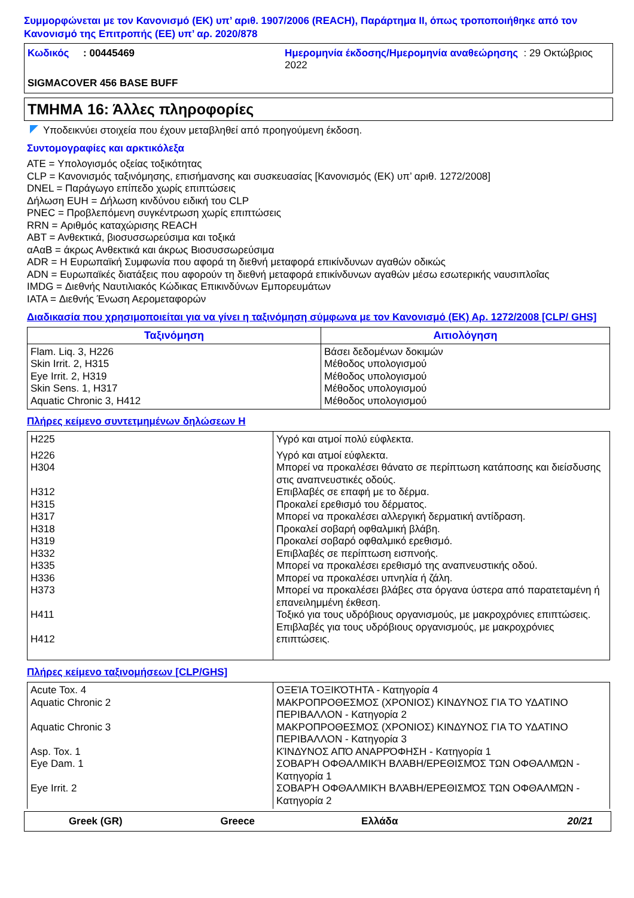Συμμορφώνεται με τον Κανονισμό (ΕΚ) υπ’ αριθ. 1907/2006 (REACH), Παράρτημα II, όπως τροποποιήθηκε από τον Κανονισμό της Επιτροπής (ΕΕ) υπ’ αρ. 2020/878
Κωδικός : 00445469
Ημερομηνία έκδοσης/Ημερομηνία αναθεώρησης : 29 Οκτώβριος 2022
SIGMACOVER 456 BASE BUFF
ΤΜΗΜΑ 16: Άλλες πληροφορίες
Υποδεικνύει στοιχεία που έχουν μεταβληθεί από προηγούμενη έκδοση.
Συντομογραφίες και αρκτικόλεξα
ATE = Υπολογισμός οξείας τοξικότητας
CLP = Κανονισμός ταξινόμησης, επισήμανσης και συσκευασίας [Κανονισμός (ΕΚ) υπ’ αριθ. 1272/2008]
DNEL = Παράγωγο επίπεδο χωρίς επιπτώσεις
Δήλωση EUH = Δήλωση κινδύνου ειδική του CLP
PNEC = Προβλεπόμενη συγκέντρωση χωρίς επιπτώσεις
RRN = Αριθμός καταχώρισης REACH
ΑΒΤ = Ανθεκτικά, βιοσυσσωρεύσιμα και τοξικά
αΑαΒ = άκρως Ανθεκτικά και άκρως Βιοσυσσωρεύσιμα
ADR = Η Ευρωπαϊκή Συμφωνία που αφορά τη διεθνή μεταφορά επικίνδυνων αγαθών οδικώς
ADN = Ευρωπαϊκές διατάξεις που αφορούν τη διεθνή μεταφορά επικίνδυνων αγαθών μέσω εσωτερικής ναυσιπλοΐας
IMDG = Διεθνής Ναυτιλιακός Κώδικας Επικινδύνων Εμπορευμάτων
IATA = Διεθνής Ένωση Αερομεταφορών
Διαδικασία που χρησιμοποιείται για να γίνει η ταξινόμηση σύμφωνα με τον Κανονισμό (ΕΚ) Αρ. 1272/2008 [CLP/ GHS]
| Ταξινόμηση | Αιτιολόγηση |
| --- | --- |
| Flam. Liq. 3, H226 Skin Irrit. 2, H315 Eye Irrit. 2, H319 Skin Sens. 1, H317 Aquatic Chronic 3, H412 | Βάσει δεδομένων δοκιμών Μέθοδος υπολογισμού Μέθοδος υπολογισμού Μέθοδος υπολογισμού Μέθοδος υπολογισμού |
Πλήρες κείμενο συντετμημένων δηλώσεων Η
| H225 | Υγρό και ατμοί πολύ εύφλεκτα. |
| H226 H304 H312 H315 H317 H318 H319 H332 H335 H336 H373 H411 H412 | Υγρό και ατμοί εύφλεκτα. Μπορεί να προκαλέσει θάνατο σε περίπτωση κατάποσης και διείσδυσης στις αναπνευστικές οδούς. Επιβλαβές σε επαφή με το δέρμα. Προκαλεί ερεθισμό του δέρματος. Μπορεί να προκαλέσει αλλεργική δερματική αντίδραση. Προκαλεί σοβαρή οφθαλμική βλάβη. Προκαλεί σοβαρό οφθαλμικό ερεθισμό. Επιβλαβές σε περίπτωση εισπνοής. Μπορεί να προκαλέσει ερεθισμό της αναπνευστικής οδού. Μπορεί να προκαλέσει υπνηλία ή ζάλη. Μπορεί να προκαλέσει βλάβες στα όργανα ύστερα από παρατεταμένη ή επανειλημμένη έκθεση. Τοξικό για τους υδρόβιους οργανισμούς, με μακροχρόνιες επιπτώσεις. Επιβλαβές για τους υδρόβιους οργανισμούς, με μακροχρόνιες επιπτώσεις. |
Πλήρες κείμενο ταξινομήσεων [CLP/GHS]
| Acute Tox. 4 Aquatic Chronic 2 Aquatic Chronic 3 Asp. Tox. 1 Eye Dam. 1 Eye Irrit. 2 | ΟΞΕΊΑ ΤΟΞΙΚΌΤΗΤΑ - Κατηγορία 4 ΜΑΚΡΟΠΡΟΘΕΣΜΟΣ (ΧΡΟΝΙΟΣ) ΚΙΝΔΥΝΟΣ ΓΙΑ ΤΟ ΥΔΑΤΙΝΟ ΠΕΡΙΒΑΛΛΟΝ - Κατηγορία 2 ΜΑΚΡΟΠΡΟΘΕΣΜΟΣ (ΧΡΟΝΙΟΣ) ΚΙΝΔΥΝΟΣ ΓΙΑ ΤΟ ΥΔΑΤΙΝΟ ΠΕΡΙΒΑΛΛΟΝ - Κατηγορία 3 ΚΊΝΔΥΝΟΣ ΑΠΌ ΑΝΑΡΡΌΦΗΣΗ - Κατηγορία 1 ΣΟΒΑΡΉ ΟΦΘΑΛΜΙΚΉ ΒΛΆΒΗ/ΕΡΕΘΙΣΜΌΣ ΤΩΝ ΟΦΘΑΛΜΏΝ - Κατηγορία 1 ΣΟΒΑΡΉ ΟΦΘΑΛΜΙΚΉ ΒΛΆΒΗ/ΕΡΕΘΙΣΜΌΣ ΤΩΝ ΟΦΘΑΛΜΏΝ - Κατηγορία 2 |
Greek (GR) Greece Ελλάδα 20/21